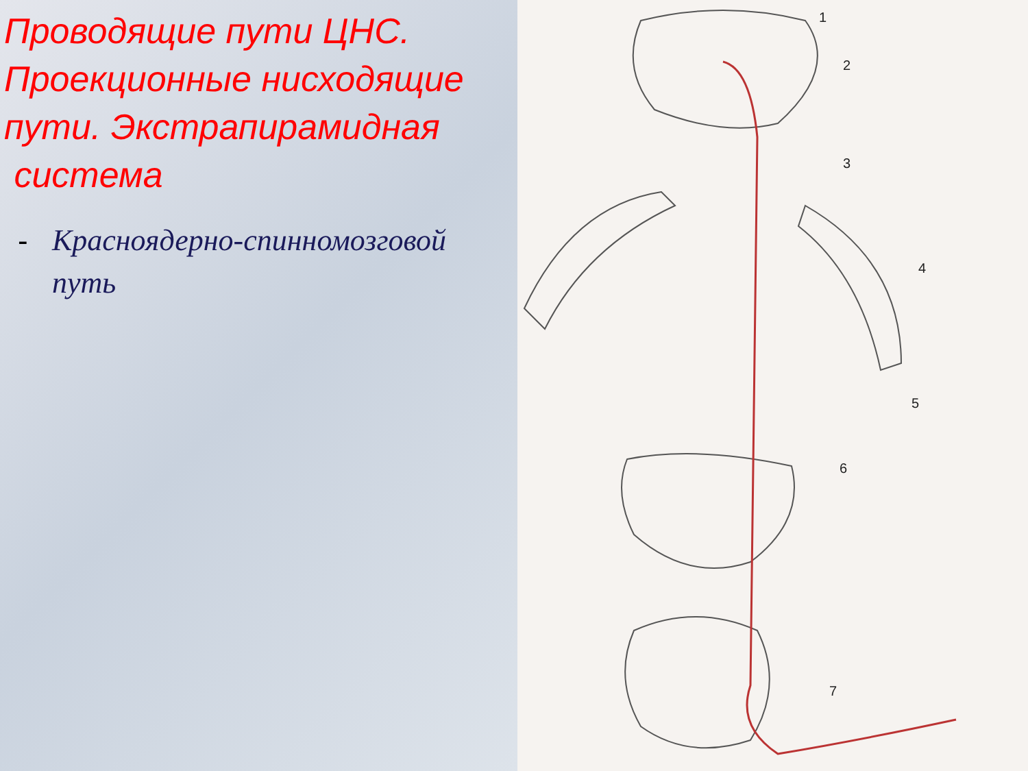Проводящие пути ЦНС. Проекционные нисходящие пути. Экстрапирамидная
система
- Красноядерно-спинномозговой путь
1
2
3
4
5
6
7